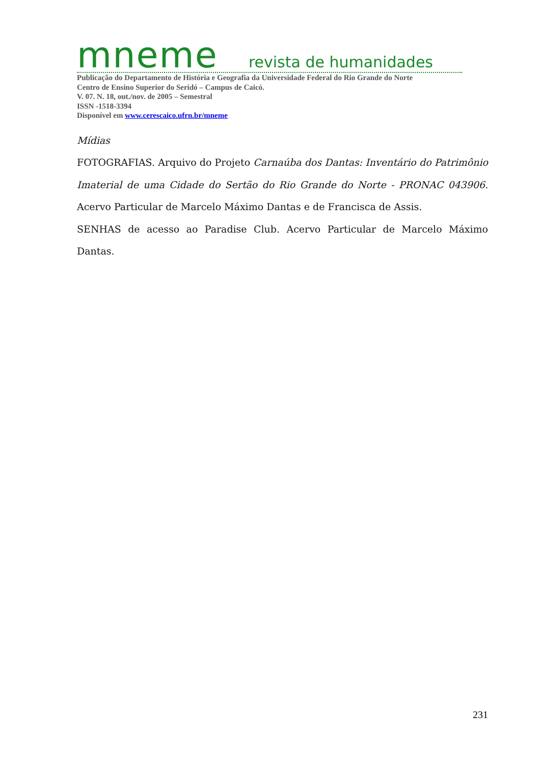mneme revista de humanidades
Publicação do Departamento de História e Geografia da Universidade Federal do Rio Grande do Norte
Centro de Ensino Superior do Seridó – Campus de Caicó.
V. 07. N. 18, out./nov. de 2005 – Semestral
ISSN -1518-3394
Disponível em www.cerescaico.ufrn.br/mneme
Mídias
FOTOGRAFIAS. Arquivo do Projeto Carnaúba dos Dantas: Inventário do Patrimônio Imaterial de uma Cidade do Sertão do Rio Grande do Norte - PRONAC 043906. Acervo Particular de Marcelo Máximo Dantas e de Francisca de Assis.
SENHAS de acesso ao Paradise Club. Acervo Particular de Marcelo Máximo Dantas.
231